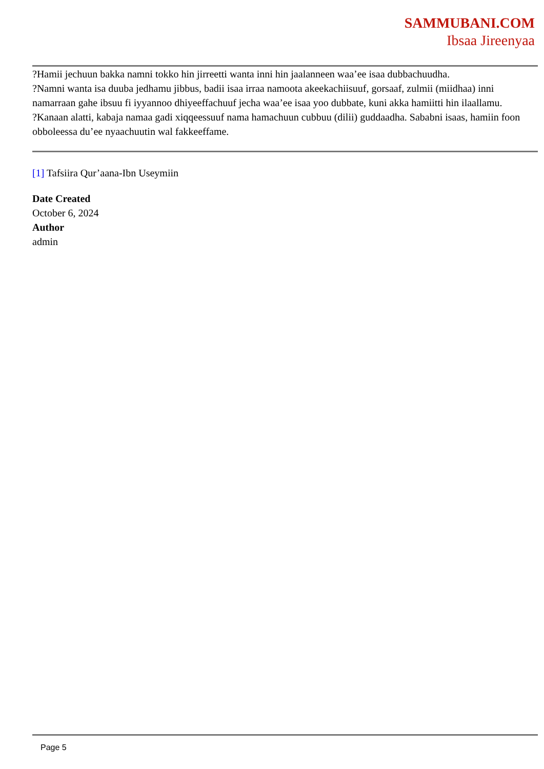SAMMUBANI.COM
Ibsaa Jireenyaa
?Hamii jechuun bakka namni tokko hin jirreetti wanta inni hin jaalanneen waa’ee isaa dubbachuudha.
?Namni wanta isa duuba jedhamu jibbus, badii isaa irraa namoota akeekachiisuuf, gorsaaf, zulmii (miidhaa) inni namarraan gahe ibsuu fi iyyannoo dhiyeeffachuuf jecha waa’ee isaa yoo dubbate, kuni akka hamiitti hin ilaallamu.
?Kanaan alatti, kabaja namaa gadi xiqqeessuuf nama hamachuun cubbuu (dilii) guddaadha. Sababni isaas, hamiin foon obboleessa du’ee nyaachuutin wal fakkeeffame.
[1] Tafsiira Qur’aana-Ibn Useymiin
Date Created
October 6, 2024
Author
admin
Page 5